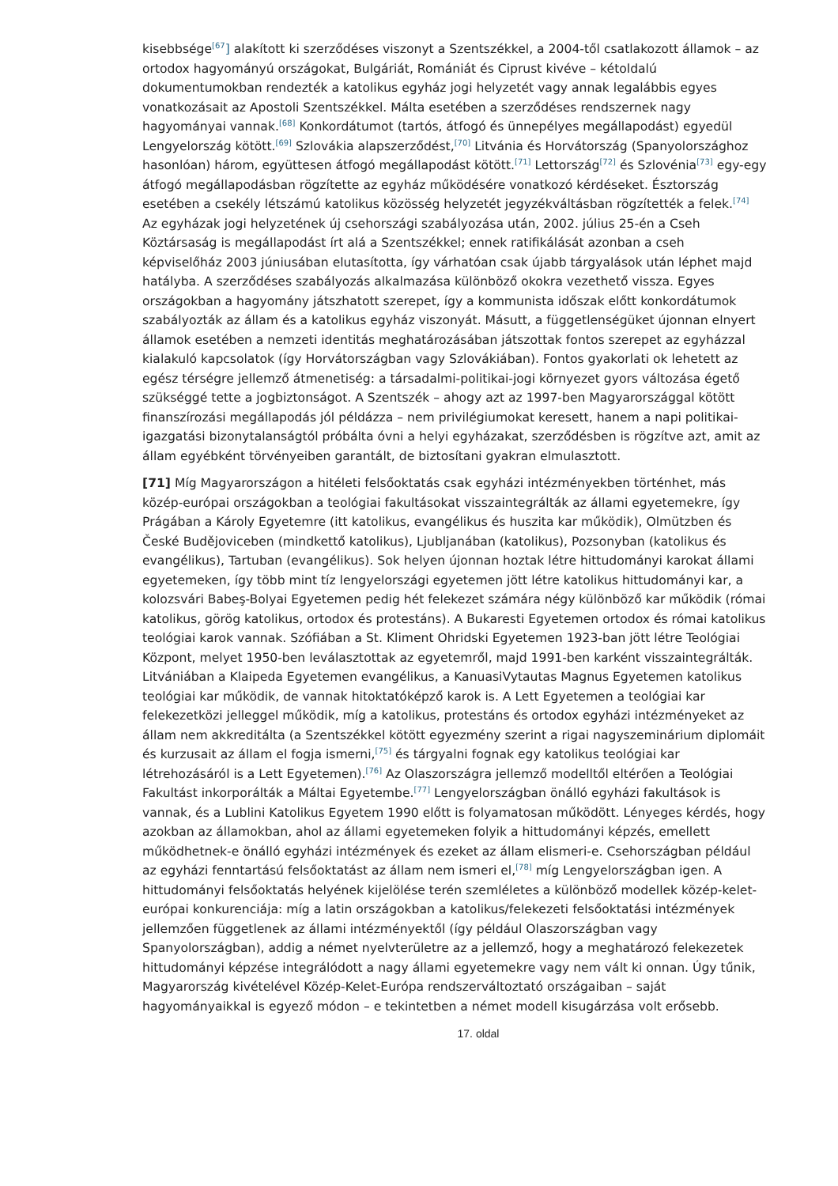kisebbsége<sup>[67</sup>] alakított ki szerződéses viszonyt a Szentszékkel, a 2004-től csatlakozott államok – az ortodox hagyományú országokat, Bulgáriát, Romániát és Ciprust kivéve – kétoldalú dokumentumokban rendezték a katolikus egyház jogi helyzetét vagy annak legalábbis egyes vonatkozásait az Apostoli Szentszékkel. Málta esetében a szerződéses rendszernek nagy hagyományai vannak.<sup>[68]</sup> Konkordátumot (tartós, átfogó és ünnepélyes megállapodást) egyedül Lengyelország kötött.<sup>[69]</sup> Szlovákia alapszerződést,<sup>[70]</sup> Litvánia és Horvátország (Spanyolországhoz hasonlóan) három, együttesen átfogó megállapodást kötött.<sup>[71]</sup> Lettország<sup>[72]</sup> és Szlovénia<sup>[73]</sup> egy-egy átfogó megállapodásban rögzítette az egyház működésére vonatkozó kérdéseket. Észtország esetében a csekély létszámú katolikus közösség helyzetét jegyzékváltásban rögzítették a felek.<sup>[74]</sup> Az egyházak jogi helyzetének új csehországi szabályozása után, 2002. július 25-én a Cseh Köztársaság is megállapodást írt alá a Szentszékkel; ennek ratifikálását azonban a cseh képviselőház 2003 júniusában elutasította, így várhatóan csak újabb tárgyalások után léphet majd hatályba. A szerződéses szabályozás alkalmazása különböző okokra vezethető vissza. Egyes országokban a hagyomány játszhatott szerepet, így a kommunista időszak előtt konkordátumok szabályozták az állam és a katolikus egyház viszonyát. Másutt, a függetlenségüket újonnan elnyert államok esetében a nemzeti identitás meghatározásában játszottak fontos szerepet az egyházzal kialakuló kapcsolatok (így Horvátországban vagy Szlovákiában). Fontos gyakorlati ok lehetett az egész térségre jellemző átmenetiség: a társadalmi-politikai-jogi környezet gyors változása égető szükséggé tette a jogbiztonságot. A Szentszék – ahogy azt az 1997-ben Magyarországgal kötött finanszírozási megállapodás jól példázza – nem privilégiumokat keresett, hanem a napi politikai-igazgatási bizonytalanságtól próbálta óvni a helyi egyházakat, szerződésben is rögzítve azt, amit az állam egyébként törvényeiben garantált, de biztosítani gyakran elmulasztott.
[71] Míg Magyarországon a hitéleti felsőoktatás csak egyházi intézményekben történhet, más közép-európai országokban a teológiai fakultásokat visszaintegrálták az állami egyetemekre, így Prágában a Károly Egyetemre (itt katolikus, evangélikus és huszita kar működik), Olmützben és České Budějoviceben (mindkettő katolikus), Ljubljanában (katolikus), Pozsonyban (katolikus és evangélikus), Tartuban (evangélikus). Sok helyen újonnan hoztak létre hittudományi karokat állami egyetemeken, így több mint tíz lengyelországi egyetemen jött létre katolikus hittudományi kar, a kolozsvári Babeş-Bolyai Egyetemen pedig hét felekezet számára négy különböző kar működik (római katolikus, görög katolikus, ortodox és protestáns). A Bukaresti Egyetemen ortodox és római katolikus teológiai karok vannak. Szófiában a St. Kliment Ohridski Egyetemen 1923-ban jött létre Teológiai Központ, melyet 1950-ben leválasztottak az egyetemről, majd 1991-ben karként visszaintegrálták. Litvániában a Klaipeda Egyetemen evangélikus, a KanuasiVytautas Magnus Egyetemen katolikus teológiai kar működik, de vannak hitoktatóképző karok is. A Lett Egyetemen a teológiai kar felekezetközi jelleggel működik, míg a katolikus, protestáns és ortodox egyházi intézményeket az állam nem akkreditálta (a Szentszékkel kötött egyezmény szerint a rigai nagyszeminárium diplomáit és kurzusait az állam el fogja ismerni,<sup>[75]</sup> és tárgyalni fognak egy katolikus teológiai kar létrehozásáról is a Lett Egyetemen).<sup>[76]</sup> Az Olaszországra jellemző modelltől eltérően a Teológiai Fakultást inkorporálták a Máltai Egyetembe.<sup>[77]</sup> Lengyelországban önálló egyházi fakultások is vannak, és a Lublini Katolikus Egyetem 1990 előtt is folyamatosan működött. Lényeges kérdés, hogy azokban az államokban, ahol az állami egyetemeken folyik a hittudományi képzés, emellett működhetnek-e önálló egyházi intézmények és ezeket az állam elismeri-e. Csehországban például az egyházi fenntartású felsőoktatást az állam nem ismeri el,<sup>[78]</sup> míg Lengyelországban igen. A hittudományi felsőoktatás helyének kijelölése terén szemléletes a különböző modellek közép-kelet-európai konkurenciája: míg a latin országokban a katolikus/felekezeti felsőoktatási intézmények jellemzően függetlenek az állami intézményektől (így például Olaszországban vagy Spanyolországban), addig a német nyelvterületre az a jellemző, hogy a meghatározó felekezetek hittudományi képzése integrálódott a nagy állami egyetemekre vagy nem vált ki onnan. Úgy tűnik, Magyarország kivételével Közép-Kelet-Európa rendszerváltoztató országaiban – saját hagyományaikkal is egyező módon – e tekintetben a német modell kisugárzása volt erősebb.
17. oldal